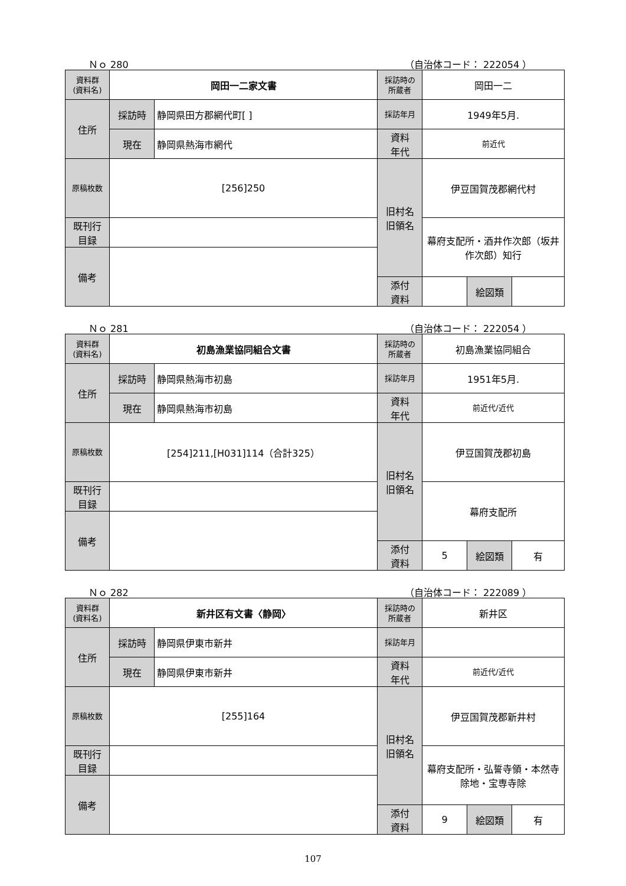Ｎｏ 280 （自治体コード： 222054 ）
| 資料群 (資料名) | 岡田一二家文書 | | 採訪時の 所蔵者 | 岡田一二 | | |
| 住所 | 採訪時 | 静岡県田方郡網代町[ ] | 採訪年月 | 1949年5月. | | |
| | 現在 | 静岡県熱海市網代 | 資料 年代 | 前近代 | | |
| 原稿枚数 | [256]250 | | 旧村名 旧領名 | 伊豆国賀茂郡網代村 | | |
| 既刊行 目録 | | | | 幕府支配所・酒井作次郎（坂井作次郎）知行 | | |
| 備考 | | | | | | |
| | | | 添付 資料 | | 絵図類 | |
Ｎｏ 281 （自治体コード： 222054 ）
| 資料群 (資料名) | 初島漁業協同組合文書 | | 採訪時の 所蔵者 | 初島漁業協同組合 | | |
| 住所 | 採訪時 | 静岡県熱海市初島 | 採訪年月 | 1951年5月. | | |
| | 現在 | 静岡県熱海市初島 | 資料 年代 | 前近代/近代 | | |
| 原稿枚数 | [254]211,[H031]114（合計325） | | 旧村名 旧領名 | 伊豆国賀茂郡初島 | | |
| 既刊行 目録 | | | | 幕府支配所 | | |
| 備考 | | | | | | |
| | | | 添付 資料 | 5 | 絵図類 | 有 |
Ｎｏ 282 （自治体コード： 222089 ）
| 資料群 (資料名) | 新井区有文書〈静岡〉 | | 採訪時の 所蔵者 | 新井区 | | |
| 住所 | 採訪時 | 静岡県伊東市新井 | 採訪年月 | | | |
| | 現在 | 静岡県伊東市新井 | 資料 年代 | 前近代/近代 | | |
| 原稿枚数 | [255]164 | | 旧村名 旧領名 | 伊豆国賀茂郡新井村 | | |
| 既刊行 目録 | | | | 幕府支配所・弘誓寺領・本然寺除地・宝専寺除 | | |
| 備考 | | | | | | |
| | | | 添付 資料 | 9 | 絵図類 | 有 |
107